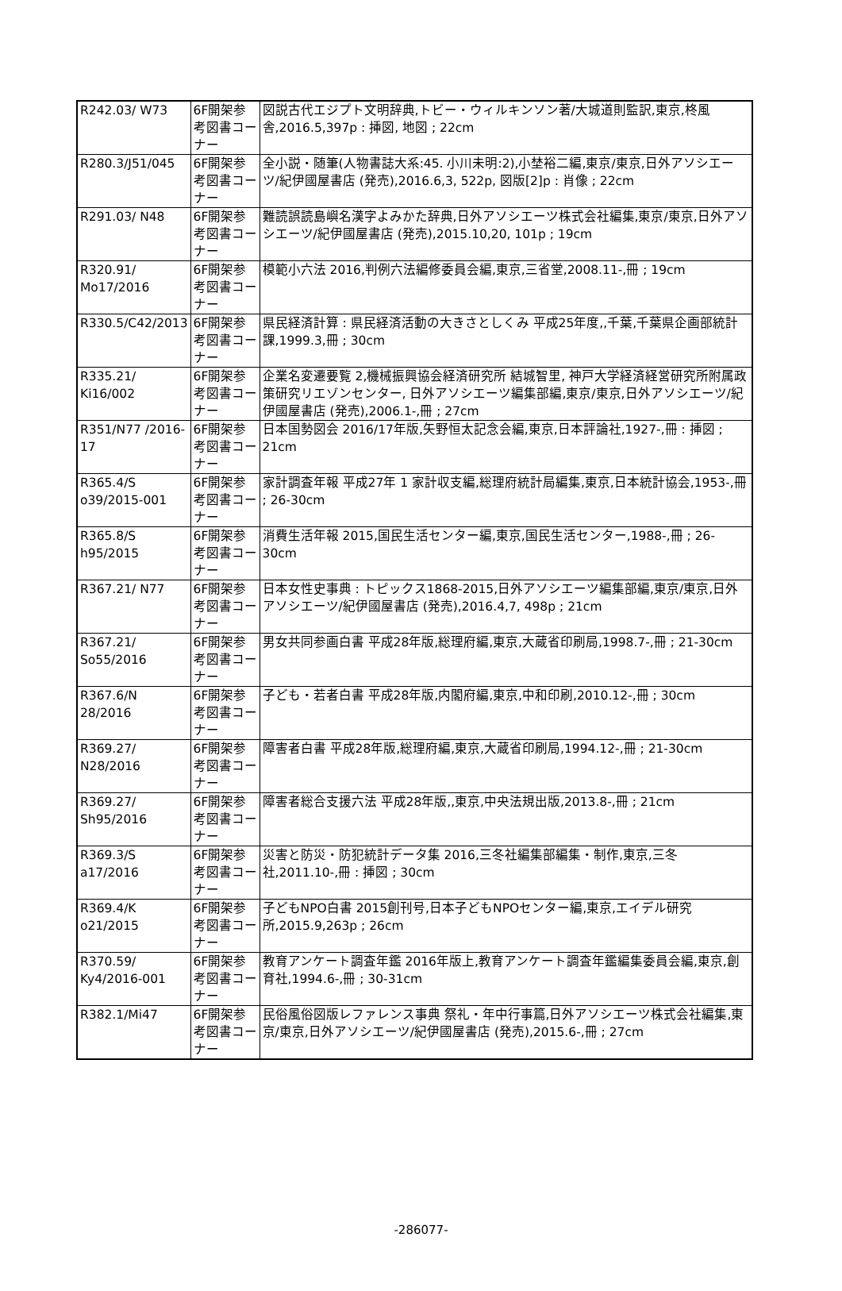| R242.03/ W73 | 6F開架参考図書コーナー | 図説古代エジプト文明辞典,トビー・ウィルキンソン著/大城道則監訳,東京,柊風舎,2016.5,397p : 挿図, 地図 ; 22cm |
| R280.3/J51/045 | 6F開架参考図書コーナー | 全小説・随筆(人物書誌大系:45. 小川未明:2),小埜裕二編,東京/東京,日外アソシエーツ/紀伊國屋書店 (発売),2016.6,3, 522p, 図版[2]p : 肖像 ; 22cm |
| R291.03/ N48 | 6F開架参考図書コーナー | 難読誤読島嶼名漢字よみかた辞典,日外アソシエーツ株式会社編集,東京/東京,日外アソシエーツ/紀伊國屋書店 (発売),2015.10,20, 101p ; 19cm |
| R320.91/ Mo17/2016 | 6F開架参考図書コーナー | 模範小六法 2016,判例六法編修委員会編,東京,三省堂,2008.11-,冊 ; 19cm |
| R330.5/C42/2013 | 6F開架参考図書コーナー | 県民経済計算 : 県民経済活動の大きさとしくみ 平成25年度,,千葉,千葉県企画部統計課,1999.3,冊 ; 30cm |
| R335.21/ Ki16/002 | 6F開架参考図書コーナー | 企業名変遷要覧 2,機械振興協会経済研究所 結城智里, 神戸大学経済経営研究所附属政策研究リエゾンセンター, 日外アソシエーツ編集部編,東京/東京,日外アソシエーツ/紀伊國屋書店 (発売),2006.1-,冊 ; 27cm |
| R351/N77 /2016-17 | 6F開架参考図書コーナー | 日本国勢図会 2016/17年版,矢野恒太記念会編,東京,日本評論社,1927-,冊 : 挿図 ; 21cm |
| R365.4/S o39/2015-001 | 6F開架参考図書コーナー | 家計調査年報 平成27年 1 家計収支編,総理府統計局編集,東京,日本統計協会,1953-,冊 ; 26-30cm |
| R365.8/S h95/2015 | 6F開架参考図書コーナー | 消費生活年報 2015,国民生活センター編,東京,国民生活センター,1988-,冊 ; 26-30cm |
| R367.21/ N77 | 6F開架参考図書コーナー | 日本女性史事典 : トピックス1868-2015,日外アソシエーツ編集部編,東京/東京,日外アソシエーツ/紀伊國屋書店 (発売),2016.4,7, 498p ; 21cm |
| R367.21/ So55/2016 | 6F開架参考図書コーナー | 男女共同参画白書 平成28年版,総理府編,東京,大蔵省印刷局,1998.7-,冊 ; 21-30cm |
| R367.6/N 28/2016 | 6F開架参考図書コーナー | 子ども・若者白書 平成28年版,内閣府編,東京,中和印刷,2010.12-,冊 ; 30cm |
| R369.27/ N28/2016 | 6F開架参考図書コーナー | 障害者白書 平成28年版,総理府編,東京,大蔵省印刷局,1994.12-,冊 ; 21-30cm |
| R369.27/ Sh95/2016 | 6F開架参考図書コーナー | 障害者総合支援六法 平成28年版,,東京,中央法規出版,2013.8-,冊 ; 21cm |
| R369.3/S a17/2016 | 6F開架参考図書コーナー | 災害と防災・防犯統計データ集 2016,三冬社編集部編集・制作,東京,三冬社,2011.10-,冊 : 挿図 ; 30cm |
| R369.4/K o21/2015 | 6F開架参考図書コーナー | 子どもNPO白書 2015創刊号,日本子どもNPOセンター編,東京,エイデル研究所,2015.9,263p ; 26cm |
| R370.59/ Ky4/2016-001 | 6F開架参考図書コーナー | 教育アンケート調査年鑑 2016年版上,教育アンケート調査年鑑編集委員会編,東京,創育社,1994.6-,冊 ; 30-31cm |
| R382.1/Mi47 | 6F開架参考図書コーナー | 民俗風俗図版レファレンス事典 祭礼・年中行事篇,日外アソシエーツ株式会社編集,東京/東京,日外アソシエーツ/紀伊國屋書店 (発売),2015.6-,冊 ; 27cm |
-286077-